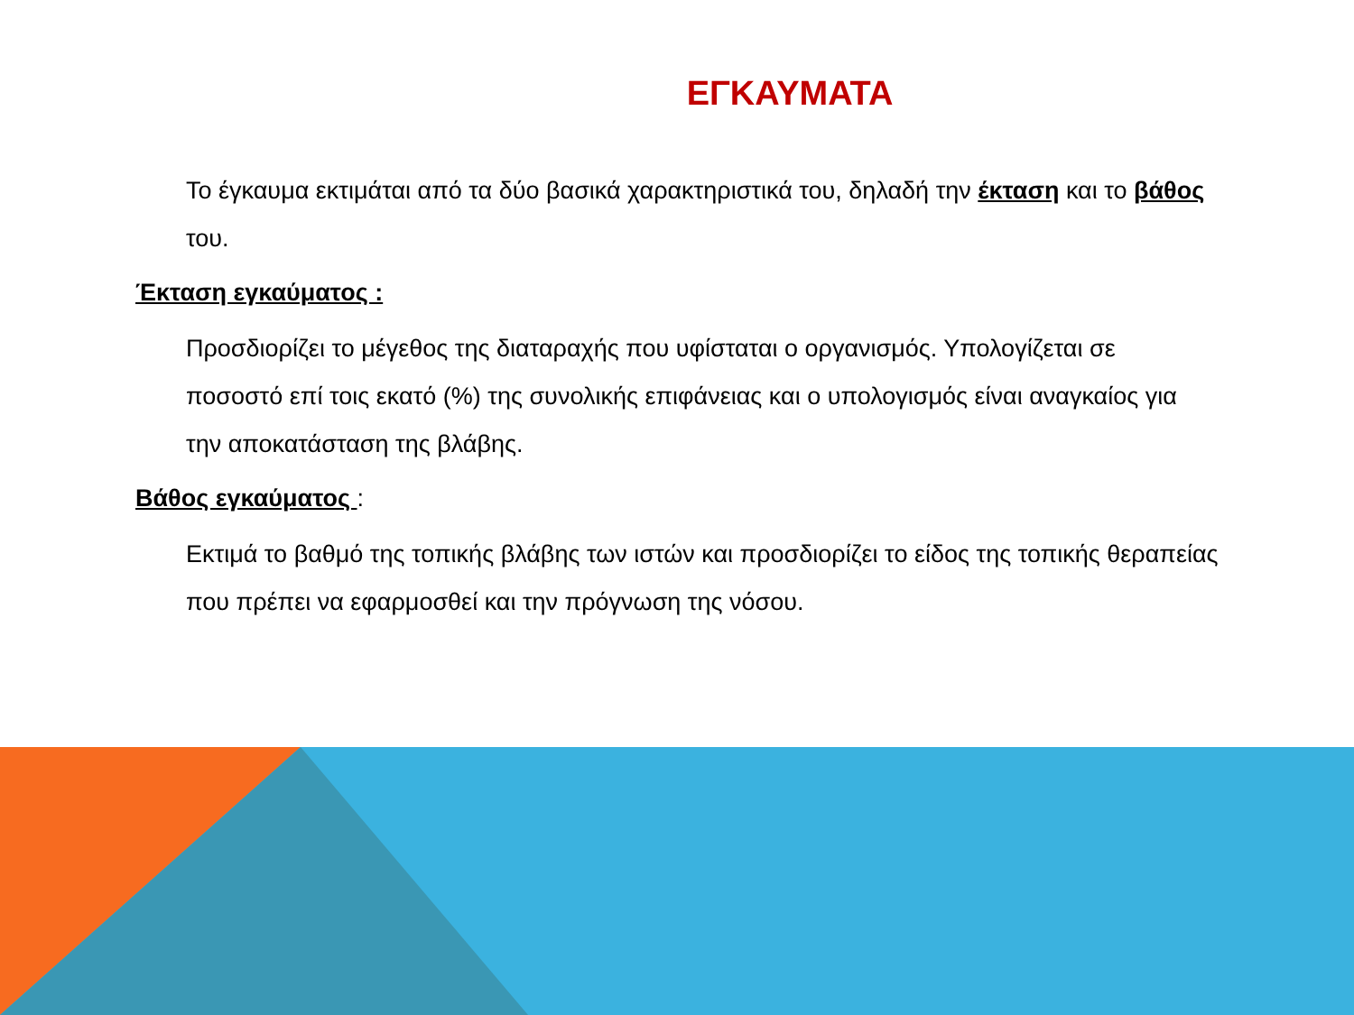ΕΓΚΑΥΜΑΤΑ
Το έγκαυμα εκτιμάται από τα δύο βασικά χαρακτηριστικά του, δηλαδή την έκταση και το βάθος του.
Έκταση εγκαύματος :
Προσδιορίζει το μέγεθος της διαταραχής που υφίσταται ο οργανισμός. Υπολογίζεται σε ποσοστό επί τοις εκατό (%) της συνολικής επιφάνειας και ο υπολογισμός είναι αναγκαίος για την αποκατάσταση της βλάβης.
Βάθος εγκαύματος :
Εκτιμά το βαθμό της τοπικής βλάβης των ιστών και προσδιορίζει το είδος της τοπικής θεραπείας που πρέπει να εφαρμοσθεί και την πρόγνωση της νόσου.